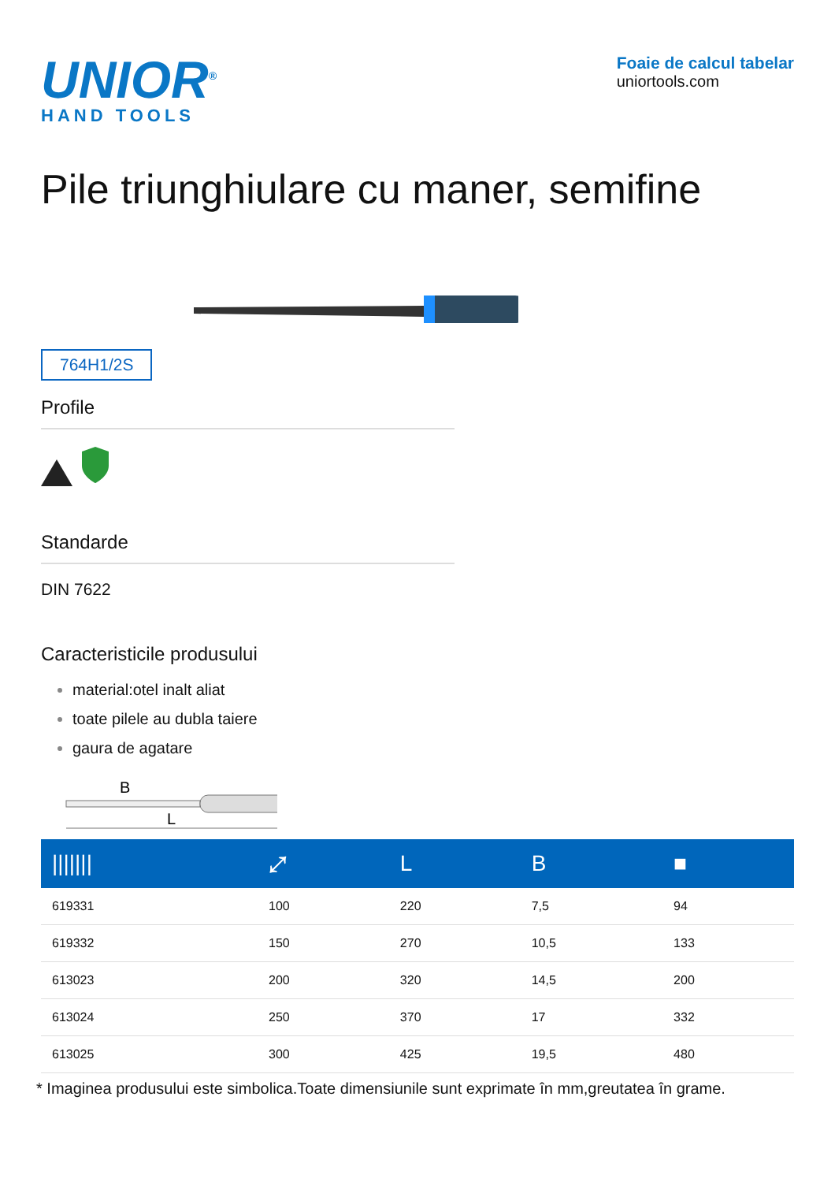UNIOR<sup>®</sup>
HAND TOOLS
Foaie de calcul tabelar
uniortools.com
Pile triunghiulare cu maner, semifine
764H1/2S
Profile
Standarde
DIN 7622
Caracteristicile produsului
material:otel inalt aliat
toate pilele au dubla taiere
gaura de agatare
B
L
| /////// | ⤢ | L | B | ■ |
| --- | --- | --- | --- | --- |
| 619331 | 100 | 220 | 7,5 | 94 |
| 619332 | 150 | 270 | 10,5 | 133 |
| 613023 | 200 | 320 | 14,5 | 200 |
| 613024 | 250 | 370 | 17 | 332 |
| 613025 | 300 | 425 | 19,5 | 480 |
* Imaginea produsului este simbolica.Toate dimensiunile sunt exprimate în mm,greutatea în grame.